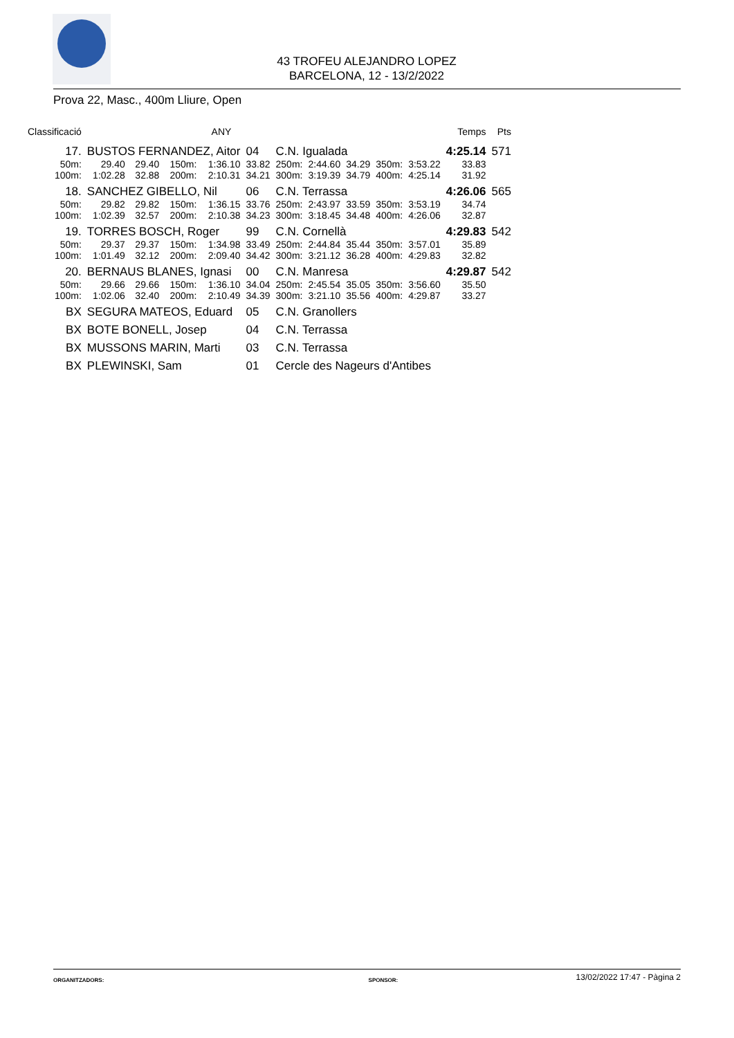43 TROFEU ALEJANDRO LOPEZ
BARCELONA, 12 - 13/2/2022
Prova 22, Masc., 400m Lliure, Open
| Classificació | | | | | | ANY | | | | | | | Temps | Pts |
| --- | --- | --- | --- | --- | --- | --- | --- | --- | --- | --- | --- | --- | --- | --- |
| | 17. | BUSTOS FERNANDEZ, Aitor | | | | | 04 | C.N. Igualada | | | | | 4:25.14 | 571 |
| 50m: | | | 29.40 | 29.40 | 150m: | 1:36.10 | 33.82 | 250m: | 2:44.60 | 34.29 | 350m: | 3:53.22 | 33.83 | |
| 100m: | | | 1:02.28 | 32.88 | 200m: | 2:10.31 | 34.21 | 300m: | 3:19.39 | 34.79 | 400m: | 4:25.14 | 31.92 | |
| | 18. | SANCHEZ GIBELLO, Nil | | | | | 06 | C.N. Terrassa | | | | | 4:26.06 | 565 |
| 50m: | | | 29.82 | 29.82 | 150m: | 1:36.15 | 33.76 | 250m: | 2:43.97 | 33.59 | 350m: | 3:53.19 | 34.74 | |
| 100m: | | | 1:02.39 | 32.57 | 200m: | 2:10.38 | 34.23 | 300m: | 3:18.45 | 34.48 | 400m: | 4:26.06 | 32.87 | |
| | 19. | TORRES BOSCH, Roger | | | | | 99 | C.N. Cornellà | | | | | 4:29.83 | 542 |
| 50m: | | | 29.37 | 29.37 | 150m: | 1:34.98 | 33.49 | 250m: | 2:44.84 | 35.44 | 350m: | 3:57.01 | 35.89 | |
| 100m: | | | 1:01.49 | 32.12 | 200m: | 2:09.40 | 34.42 | 300m: | 3:21.12 | 36.28 | 400m: | 4:29.83 | 32.82 | |
| | 20. | BERNAUS BLANES, Ignasi | | | | | 00 | C.N. Manresa | | | | | 4:29.87 | 542 |
| 50m: | | | 29.66 | 29.66 | 150m: | 1:36.10 | 34.04 | 250m: | 2:45.54 | 35.05 | 350m: | 3:56.60 | 35.50 | |
| 100m: | | | 1:02.06 | 32.40 | 200m: | 2:10.49 | 34.39 | 300m: | 3:21.10 | 35.56 | 400m: | 4:29.87 | 33.27 | |
| | BX | SEGURA MATEOS, Eduard | | | | | 05 | C.N. Granollers | | | | | | |
| | BX | BOTE BONELL, Josep | | | | | 04 | C.N. Terrassa | | | | | | |
| | BX | MUSSONS MARIN, Marti | | | | | 03 | C.N. Terrassa | | | | | | |
| | BX | PLEWINSKI, Sam | | | | | 01 | Cercle des Nageurs d'Antibes | | | | | | |
13/02/2022 17:47 - Pàgina 2
ORGANITZADORS: SPONSOR: